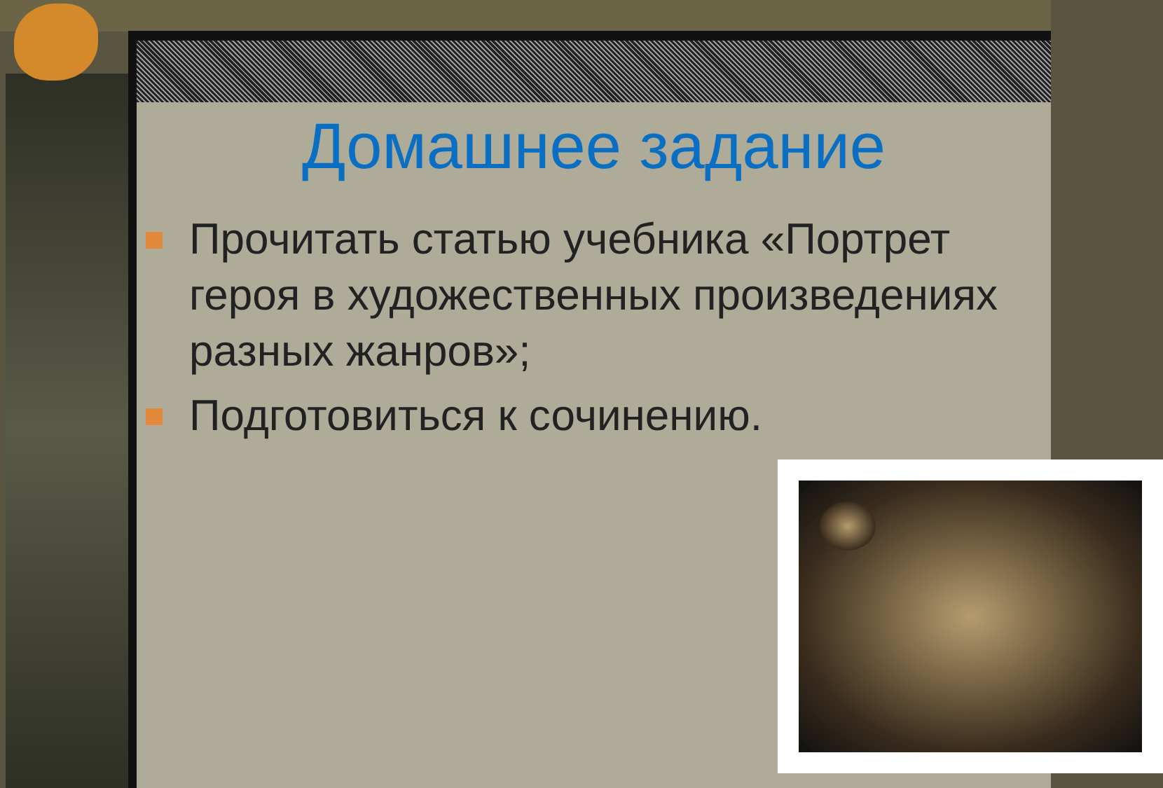Домашнее задание
Прочитать статью учебника «Портрет героя в художественных произведениях разных жанров»;
Подготовиться к сочинению.